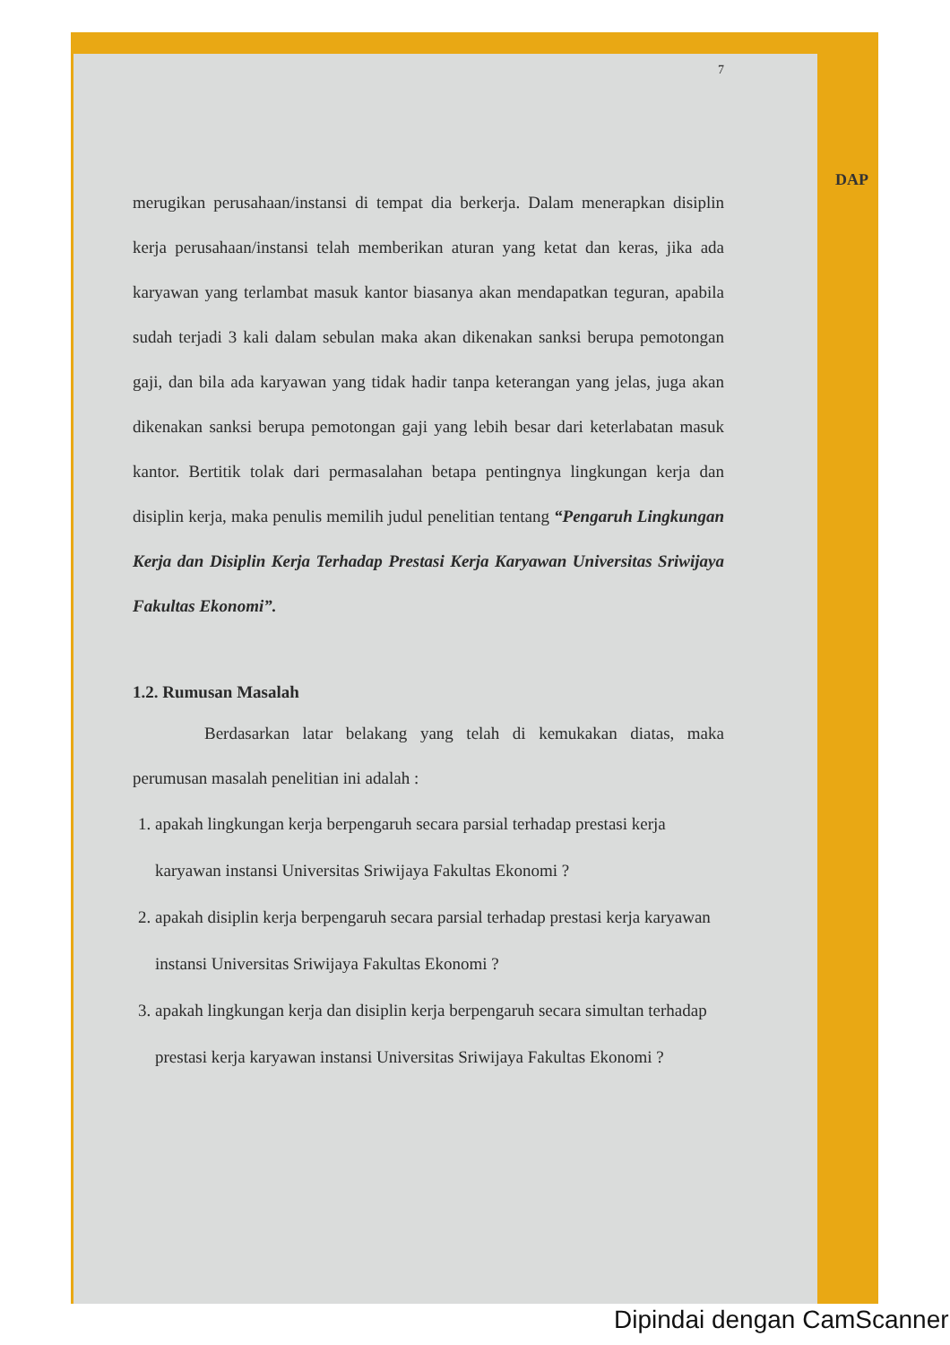DAP
7
merugikan perusahaan/instansi di tempat dia berkerja. Dalam menerapkan disiplin kerja perusahaan/instansi telah memberikan aturan yang ketat dan keras, jika ada karyawan yang terlambat masuk kantor biasanya akan mendapatkan teguran, apabila sudah terjadi 3 kali dalam sebulan maka akan dikenakan sanksi berupa pemotongan gaji, dan bila ada karyawan yang tidak hadir tanpa keterangan yang jelas, juga akan dikenakan sanksi berupa pemotongan gaji yang lebih besar dari keterlabatan masuk kantor. Bertitik tolak dari permasalahan betapa pentingnya lingkungan kerja dan disiplin kerja, maka penulis memilih judul penelitian tentang “Pengaruh Lingkungan Kerja dan Disiplin Kerja Terhadap Prestasi Kerja Karyawan Universitas Sriwijaya Fakultas Ekonomi”.
1.2. Rumusan Masalah
Berdasarkan latar belakang yang telah di kemukakan diatas, maka perumusan masalah penelitian ini adalah :
1. apakah lingkungan kerja berpengaruh secara parsial terhadap prestasi kerja karyawan instansi Universitas Sriwijaya Fakultas Ekonomi ?
2. apakah disiplin kerja berpengaruh secara parsial terhadap prestasi kerja karyawan instansi Universitas Sriwijaya Fakultas Ekonomi ?
3. apakah lingkungan kerja dan disiplin kerja berpengaruh secara simultan terhadap prestasi kerja karyawan instansi Universitas Sriwijaya Fakultas Ekonomi ?
Dipindai dengan CamScanner